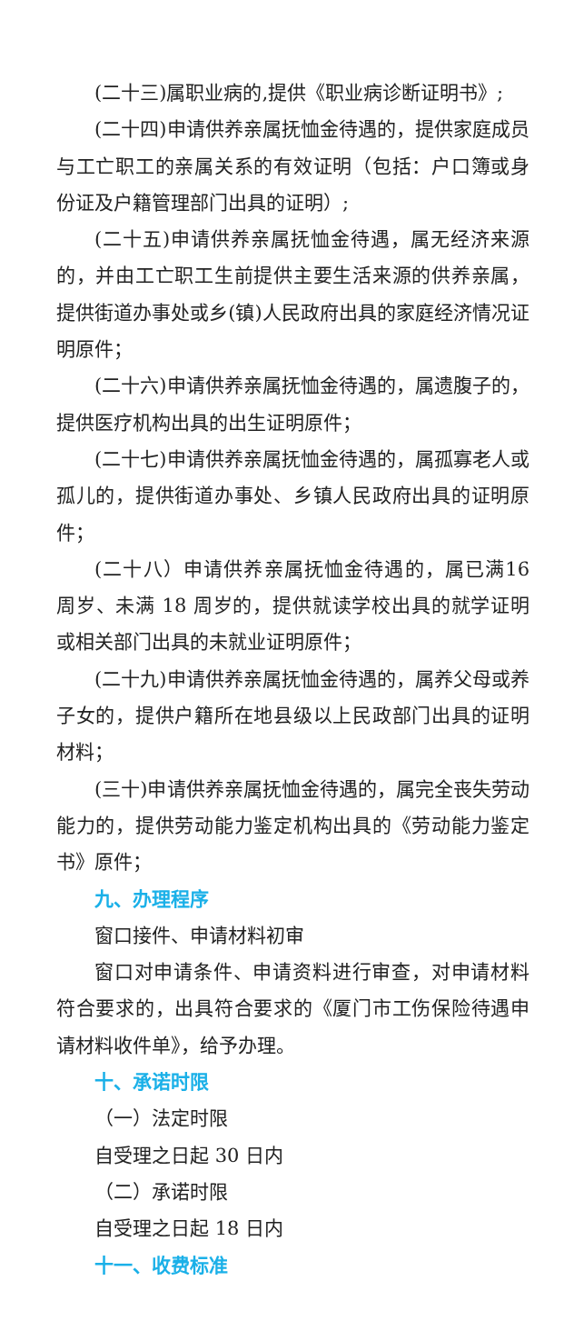(二十三)属职业病的,提供《职业病诊断证明书》;
(二十四)申请供养亲属抚恤金待遇的，提供家庭成员与工亡职工的亲属关系的有效证明（包括：户口簿或身份证及户籍管理部门出具的证明）;
(二十五)申请供养亲属抚恤金待遇，属无经济来源的，并由工亡职工生前提供主要生活来源的供养亲属，提供街道办事处或乡(镇)人民政府出具的家庭经济情况证明原件；
(二十六)申请供养亲属抚恤金待遇的，属遗腹子的，提供医疗机构出具的出生证明原件；
(二十七)申请供养亲属抚恤金待遇的，属孤寡老人或孤儿的，提供街道办事处、乡镇人民政府出具的证明原件；
(二十八）申请供养亲属抚恤金待遇的，属已满16 周岁、未满 18 周岁的，提供就读学校出具的就学证明或相关部门出具的未就业证明原件；
(二十九)申请供养亲属抚恤金待遇的，属养父母或养子女的，提供户籍所在地县级以上民政部门出具的证明材料；
(三十)申请供养亲属抚恤金待遇的，属完全丧失劳动能力的，提供劳动能力鉴定机构出具的《劳动能力鉴定书》原件；
九、办理程序
窗口接件、申请材料初审
窗口对申请条件、申请资料进行审查，对申请材料符合要求的，出具符合要求的《厦门市工伤保险待遇申请材料收件单》，给予办理。
十、承诺时限
（一）法定时限
自受理之日起 30 日内
（二）承诺时限
自受理之日起 18 日内
十一、收费标准